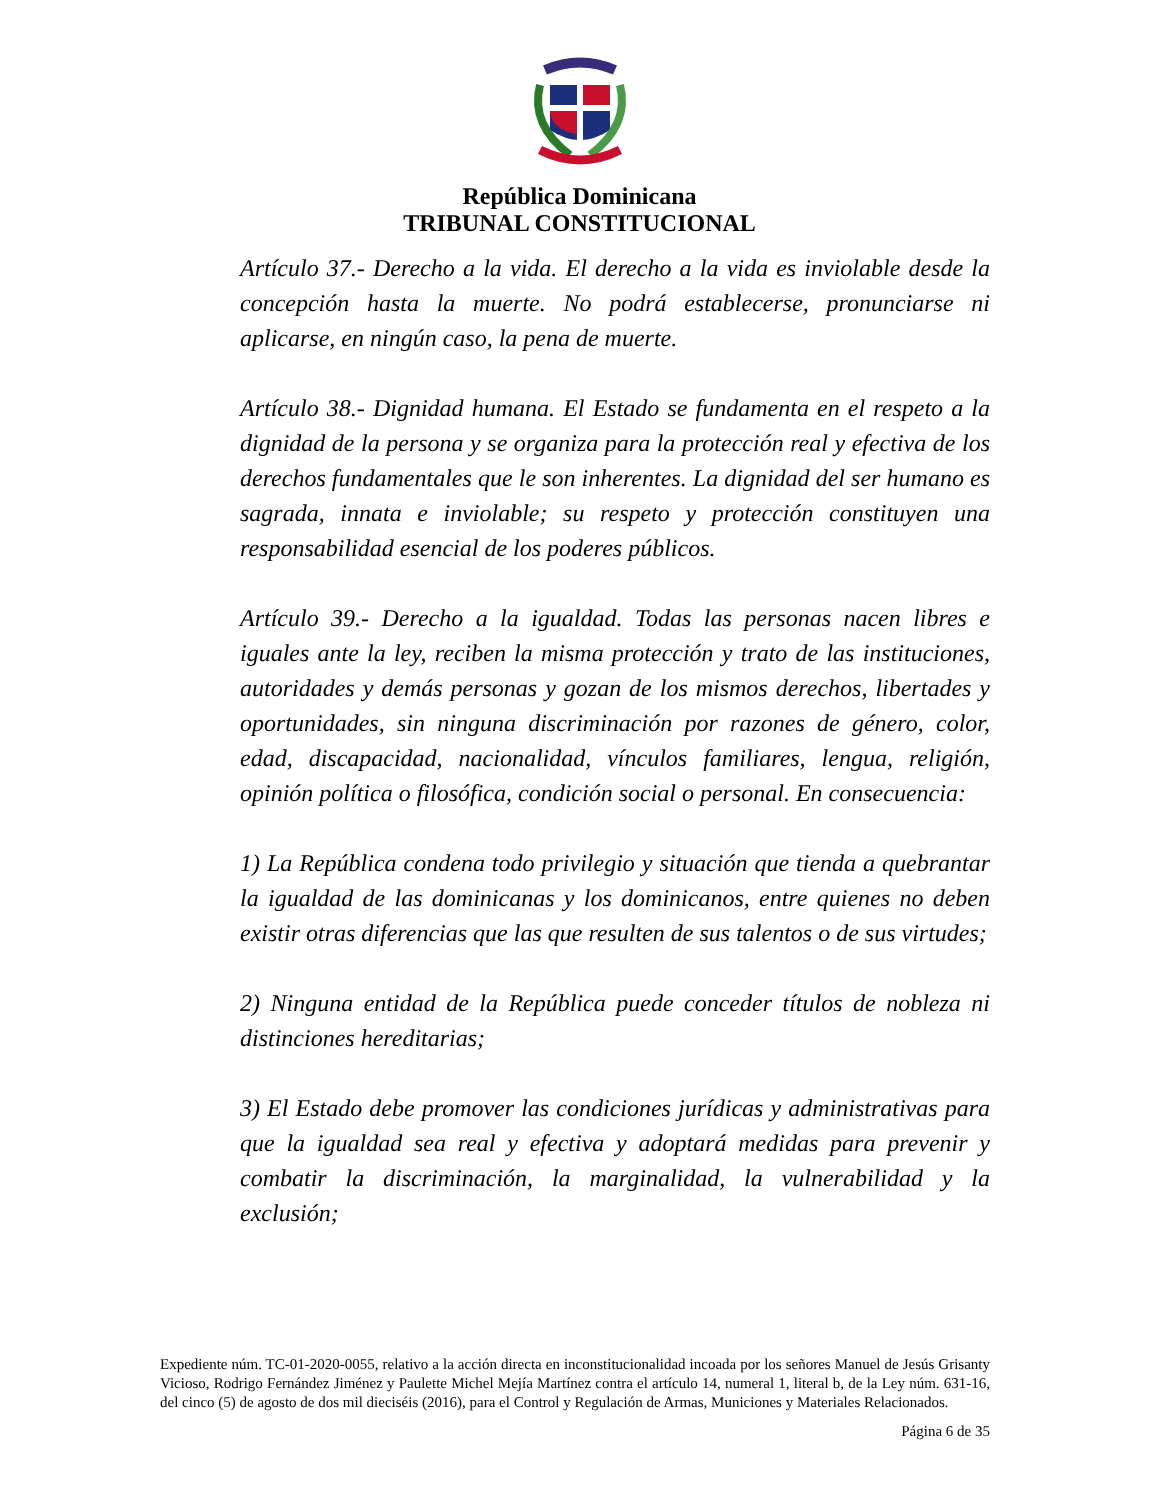República Dominicana
TRIBUNAL CONSTITUCIONAL
Artículo 37.- Derecho a la vida. El derecho a la vida es inviolable desde la concepción hasta la muerte. No podrá establecerse, pronunciarse ni aplicarse, en ningún caso, la pena de muerte.
Artículo 38.- Dignidad humana. El Estado se fundamenta en el respeto a la dignidad de la persona y se organiza para la protección real y efectiva de los derechos fundamentales que le son inherentes. La dignidad del ser humano es sagrada, innata e inviolable; su respeto y protección constituyen una responsabilidad esencial de los poderes públicos.
Artículo 39.- Derecho a la igualdad. Todas las personas nacen libres e iguales ante la ley, reciben la misma protección y trato de las instituciones, autoridades y demás personas y gozan de los mismos derechos, libertades y oportunidades, sin ninguna discriminación por razones de género, color, edad, discapacidad, nacionalidad, vínculos familiares, lengua, religión, opinión política o filosófica, condición social o personal. En consecuencia:
1) La República condena todo privilegio y situación que tienda a quebrantar la igualdad de las dominicanas y los dominicanos, entre quienes no deben existir otras diferencias que las que resulten de sus talentos o de sus virtudes;
2) Ninguna entidad de la República puede conceder títulos de nobleza ni distinciones hereditarias;
3) El Estado debe promover las condiciones jurídicas y administrativas para que la igualdad sea real y efectiva y adoptará medidas para prevenir y combatir la discriminación, la marginalidad, la vulnerabilidad y la exclusión;
Expediente núm. TC-01-2020-0055, relativo a la acción directa en inconstitucionalidad incoada por los señores Manuel de Jesús Grisanty Vicioso, Rodrigo Fernández Jiménez y Paulette Michel Mejía Martínez contra el artículo 14, numeral 1, literal b, de la Ley núm. 631-16, del cinco (5) de agosto de dos mil dieciséis (2016), para el Control y Regulación de Armas, Municiones y Materiales Relacionados.
Página 6 de 35